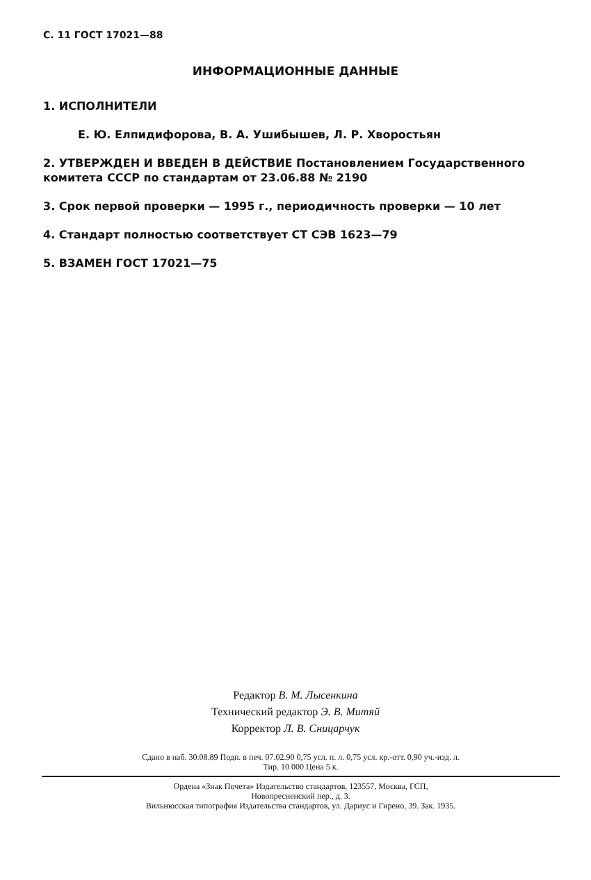С. 11 ГОСТ 17021—88
ИНФОРМАЦИОННЫЕ ДАННЫЕ
1. ИСПОЛНИТЕЛИ
Е. Ю. Елпидифорова, В. А. Ушибышев, Л. Р. Хворостьян
2. УТВЕРЖДЕН И ВВЕДЕН В ДЕЙСТВИЕ Постановлением Государственного комитета СССР по стандартам от 23.06.88 № 2190
3. Срок первой проверки — 1995 г., периодичность проверки — 10 лет
4. Стандарт полностью соответствует СТ СЭВ 1623—79
5. ВЗАМЕН ГОСТ 17021—75
Редактор В. М. Лысенкина
Технический редактор Э. В. Митяй
Корректор Л. В. Сницарчук
Сдано в наб. 30.08.89 Подп. в печ. 07.02.90 0,75 усл. п. л. 0,75 усл. кр.-отт. 0,90 уч.-изд. л.
Тир. 10 000 Цена 5 к.
Ордена «Знак Почета» Издательство стандартов, 123557, Москва, ГСП,
Новопресненский пер., д. 3.
Вильнюсская типография Издательства стандартов, ул. Дариус и Гирено, 39. Зак. 1935.